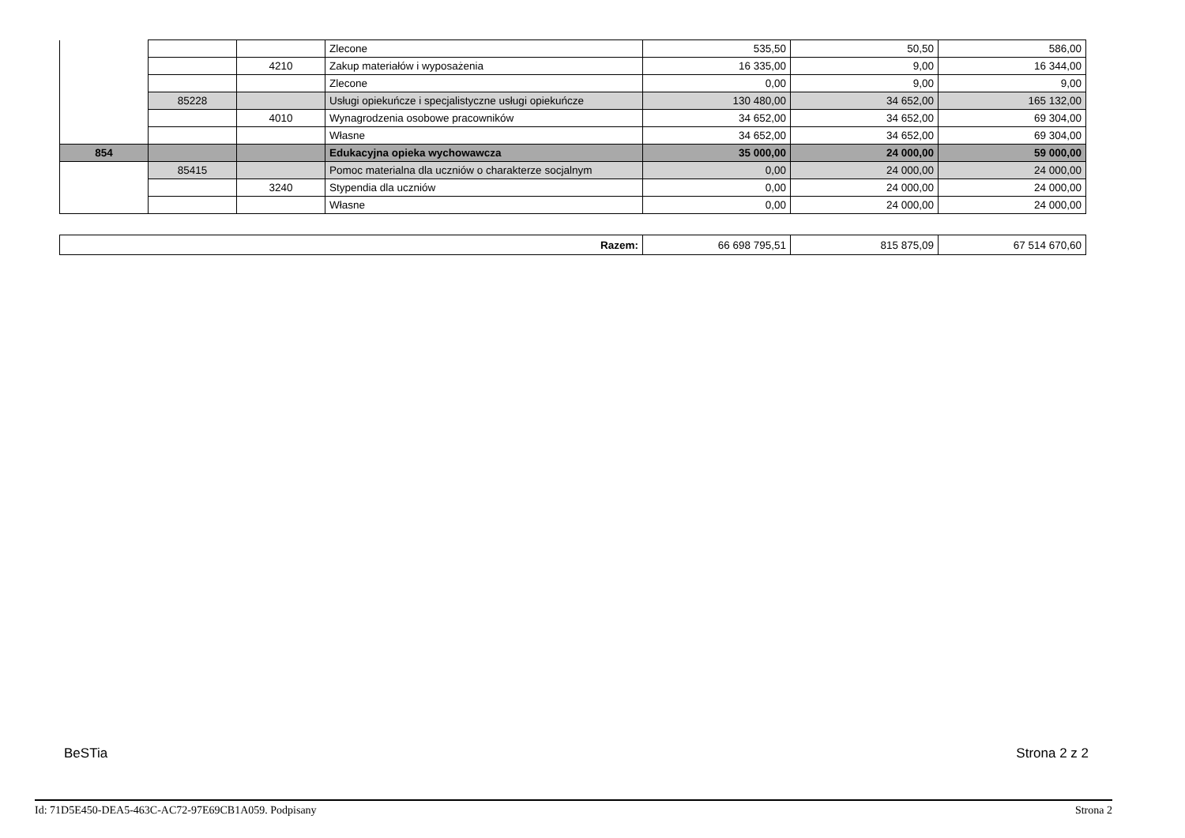| | | | Zlecone | 535,50 | 50,50 | 586,00 |
| | | 4210 | Zakup materiałów i wyposażenia | 16 335,00 | 9,00 | 16 344,00 |
| | | | Zlecone | 0,00 | 9,00 | 9,00 |
| | 85228 | | Usługi opiekuńcze i specjalistyczne usługi opiekuńcze | 130 480,00 | 34 652,00 | 165 132,00 |
| | | 4010 | Wynagrodzenia osobowe pracowników | 34 652,00 | 34 652,00 | 69 304,00 |
| | | | Własne | 34 652,00 | 34 652,00 | 69 304,00 |
| 854 | | | Edukacyjna opieka wychowawcza | 35 000,00 | 24 000,00 | 59 000,00 |
| | 85415 | | Pomoc materialna dla uczniów o charakterze socjalnym | 0,00 | 24 000,00 | 24 000,00 |
| | | 3240 | Stypendia dla uczniów | 0,00 | 24 000,00 | 24 000,00 |
| | | | Własne | 0,00 | 24 000,00 | 24 000,00 |
| Razem: | 66 698 795,51 | 815 875,09 | 67 514 670,60 |
BeSTia Strona 2 z 2
Id: 71D5E450-DEA5-463C-AC72-97E69CB1A059. Podpisany Strona 2